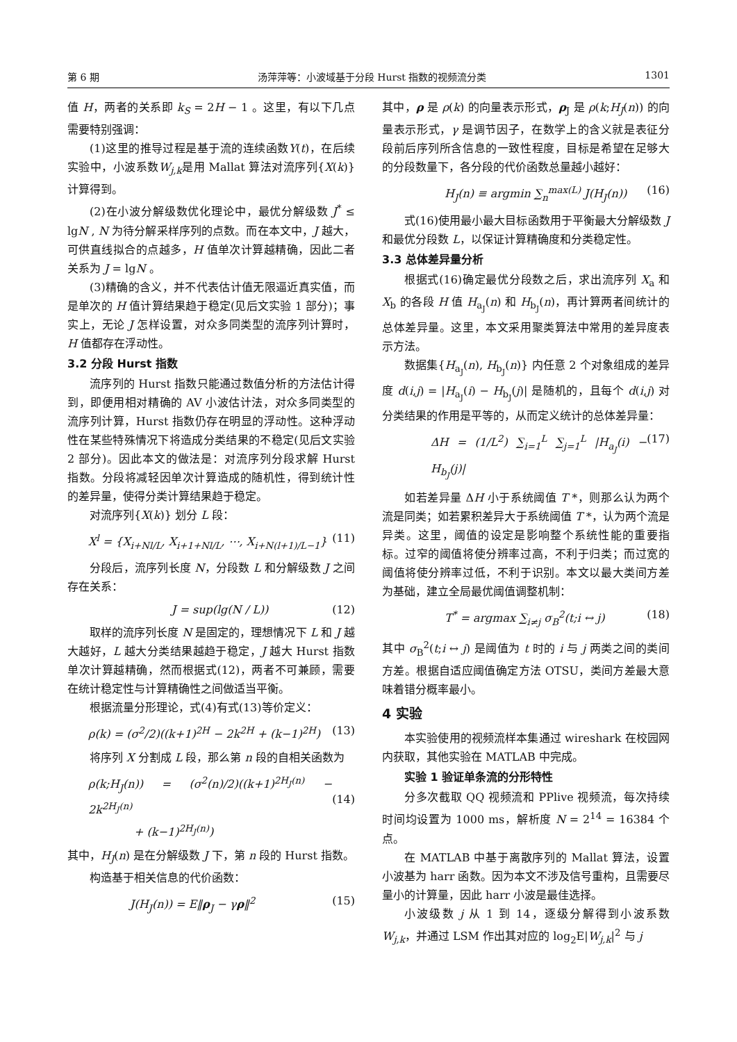第 6 期 汤萍萍等：小波域基于分段 Hurst 指数的视频流分类 1301
值 H，两者的关系即 k<sub>S</sub> = 2H − 1 。这里，有以下几点需要特别强调：
(1)这里的推导过程是基于流的连续函数Y(t)，在后续实验中，小波系数W<sub>j,k</sub>是用 Mallat 算法对流序列{X(k)} 计算得到。
(2)在小波分解级数优化理论中，最优分解级数 J<sup>*</sup> ≤ lgN , N 为待分解采样序列的点数。而在本文中，J 越大，可供直线拟合的点越多，H 值单次计算越精确，因此二者关系为 J = lgN 。
(3)精确的含义，并不代表估计值无限逼近真实值，而是单次的 H 值计算结果趋于稳定(见后文实验 1 部分)；事实上，无论 J 怎样设置，对众多同类型的流序列计算时，H 值都存在浮动性。
3.2 分段 Hurst 指数
流序列的 Hurst 指数只能通过数值分析的方法估计得到，即便用相对精确的 AV 小波估计法，对众多同类型的流序列计算，Hurst 指数仍存在明显的浮动性。这种浮动性在某些特殊情况下将造成分类结果的不稳定(见后文实验 2 部分)。因此本文的做法是：对流序列分段求解 Hurst 指数。分段将减轻因单次计算造成的随机性，得到统计性的差异量，使得分类计算结果趋于稳定。
对流序列{X(k)} 划分 L 段：
X<sup>l</sup> = {X<sub>i+Nl/L</sub>, X<sub>i+1+Nl/L</sub>, ⋯, X<sub>i+N(l+1)/L−1</sub>} (11)
分段后，流序列长度 N，分段数 L 和分解级数 J 之间存在关系：
J = sup(lg(N / L)) (12)
取样的流序列长度 N 是固定的，理想情况下 L 和 J 越大越好，L 越大分类结果越趋于稳定，J 越大 Hurst 指数单次计算越精确，然而根据式(12)，两者不可兼顾，需要在统计稳定性与计算精确性之间做适当平衡。
根据流量分形理论，式(4)有式(13)等价定义：
ρ(k) = (σ<sup>2</sup>/2)((k+1)<sup>2H</sup> − 2k<sup>2H</sup> + (k−1)<sup>2H</sup>) (13)
将序列 X 分割成 L 段，那么第 n 段的自相关函数为
ρ(k;H<sub>J</sub>(n)) = (σ<sup>2</sup>(n)/2)((k+1)<sup>2H<sub>J</sub>(n)</sup> − 2k<sup>2H<sub>J</sub>(n)</sup>
+ (k−1)<sup>2H<sub>J</sub>(n)</sup>)
(14)
其中，H<sub>J</sub>(n) 是在分解级数 J 下，第 n 段的 Hurst 指数。
构造基于相关信息的代价函数：
J(H<sub>J</sub>(n)) = E‖ρ<sub>J</sub> − γρ‖<sup>2</sup> (15)
其中，ρ 是 ρ(k) 的向量表示形式，ρ<sub>J</sub> 是 ρ(k;H<sub>J</sub>(n)) 的向量表示形式，γ 是调节因子，在数学上的含义就是表征分段前后序列所含信息的一致性程度，目标是希望在足够大的分段数量下，各分段的代价函数总量越小越好：
H<sub>J</sub>(n) ≡ argmin ∑<sub>n</sub><sup>max(L)</sup> J(H<sub>J</sub>(n)) (16)
式(16)使用最小最大目标函数用于平衡最大分解级数 J 和最优分段数 L，以保证计算精确度和分类稳定性。
3.3 总体差异量分析
根据式(16)确定最优分段数之后，求出流序列 X<sub>a</sub> 和 X<sub>b</sub> 的各段 H 值 H<sub>a<sub>J</sub></sub>(n) 和 H<sub>b<sub>J</sub></sub>(n)，再计算两者间统计的总体差异量。这里，本文采用聚类算法中常用的差异度表示方法。
数据集{H<sub>a<sub>J</sub></sub>(n), H<sub>b<sub>J</sub></sub>(n)} 内任意 2 个对象组成的差异度 d(i,j) = |H<sub>a<sub>J</sub></sub>(i) − H<sub>b<sub>J</sub></sub>(j)| 是随机的，且每个 d(i,j) 对分类结果的作用是平等的，从而定义统计的总体差异量：
ΔH = (1/L<sup>2</sup>) ∑<sub>i=1</sub><sup>L</sup> ∑<sub>j=1</sub><sup>L</sup> |H<sub>a<sub>J</sub></sub>(i) − H<sub>b<sub>J</sub></sub>(j)| (17)
如若差异量 ΔH 小于系统阈值 T *，则那么认为两个流是同类；如若累积差异大于系统阈值 T *，认为两个流是异类。这里，阈值的设定是影响整个系统性能的重要指标。过窄的阈值将使分辨率过高，不利于归类；而过宽的阈值将使分辨率过低，不利于识别。本文以最大类间方差为基础，建立全局最优阈值调整机制：
T<sup>*</sup> = argmax ∑<sub>i≠j</sub> σ<sub>B</sub><sup>2</sup>(t;i ↔ j) (18)
其中 σ<sub>B</sub><sup>2</sup>(t;i ↔ j) 是阈值为 t 时的 i 与 j 两类之间的类间方差。根据自适应阈值确定方法 OTSU，类间方差最大意味着错分概率最小。
4 实验
本实验使用的视频流样本集通过 wireshark 在校园网内获取，其他实验在 MATLAB 中完成。
实验 1 验证单条流的分形特性
分多次截取 QQ 视频流和 PPlive 视频流，每次持续时间均设置为 1000 ms，解析度 N = 2<sup>14</sup> = 16384 个点。
在 MATLAB 中基于离散序列的 Mallat 算法，设置小波基为 harr 函数。因为本文不涉及信号重构，且需要尽量小的计算量，因此 harr 小波是最佳选择。
小波级数 j 从 1 到 14，逐级分解得到小波系数 W<sub>j,k</sub>，并通过 LSM 作出其对应的 log<sub>2</sub>E|W<sub>j,k</sub>|<sup>2</sup> 与 j